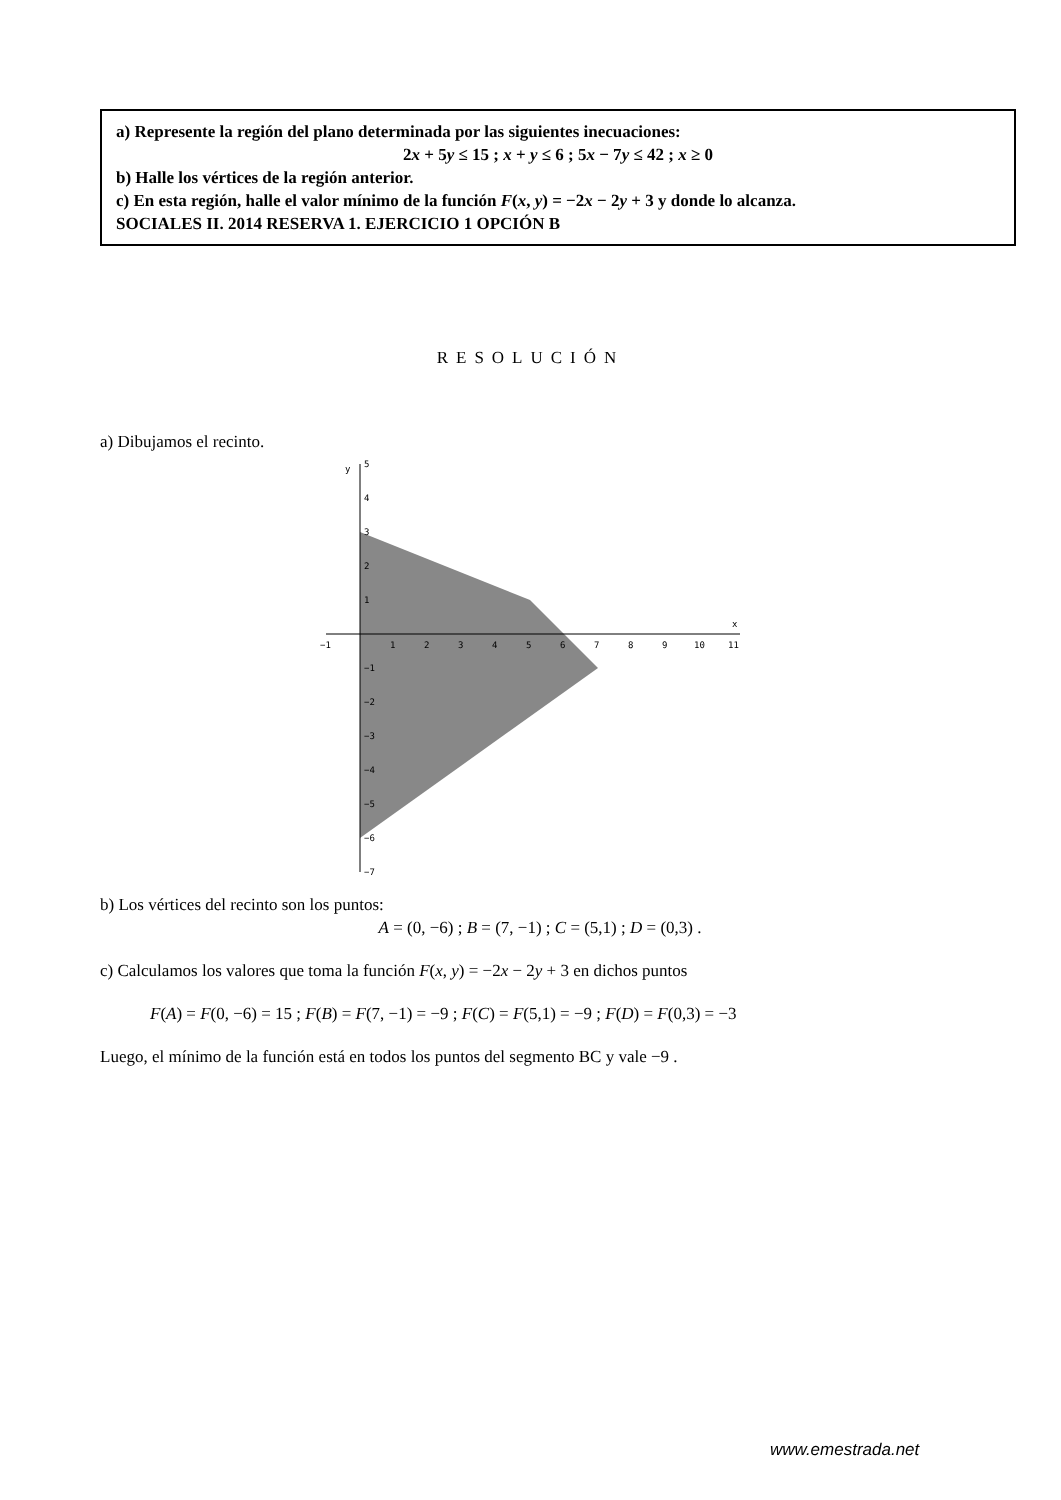a) Represente la región del plano determinada por las siguientes inecuaciones:
2x + 5y ≤ 15 ; x + y ≤ 6 ; 5x − 7y ≤ 42 ; x ≥ 0
b) Halle los vértices de la región anterior.
c) En esta región, halle el valor mínimo de la función F(x, y) = −2x − 2y + 3 y donde lo alcanza.
SOCIALES II. 2014 RESERVA 1. EJERCICIO 1 OPCIÓN B
RESOLUCIÓN
a) Dibujamos el recinto.
y
5
4
3
2
1
−1
−2
−3
−4
−5
−6
−7
x
−1
1
2
3
4
5
6
7
8
9
10
11
b) Los vértices del recinto son los puntos:
A = (0, −6) ; B = (7, −1) ; C = (5,1) ; D = (0,3) .
c) Calculamos los valores que toma la función F(x, y) = −2x − 2y + 3 en dichos puntos
F(A) = F(0, −6) = 15 ; F(B) = F(7, −1) = −9 ; F(C) = F(5,1) = −9 ; F(D) = F(0,3) = −3
Luego, el mínimo de la función está en todos los puntos del segmento BC y vale −9 .
www.emestrada.net